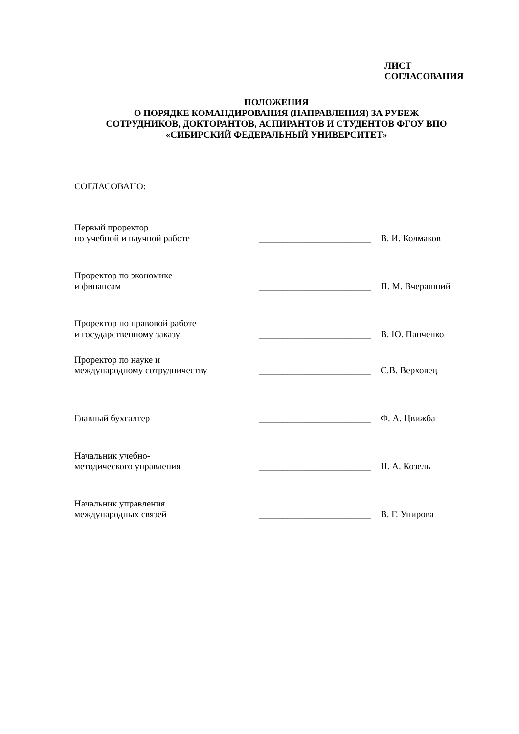ЛИСТ
СОГЛАСОВАНИЯ
ПОЛОЖЕНИЯ
О ПОРЯДКЕ КОМАНДИРОВАНИЯ (НАПРАВЛЕНИЯ) ЗА РУБЕЖ
СОТРУДНИКОВ, ДОКТОРАНТОВ, АСПИРАНТОВ И СТУДЕНТОВ ФГОУ ВПО
«СИБИРСКИЙ ФЕДЕРАЛЬНЫЙ УНИВЕРСИТЕТ»
СОГЛАСОВАНО:
Первый проректор
по учебной и научной работе
________________________
В. И. Колмаков
Проректор по экономике
и финансам
________________________
П. М. Вчерашний
Проректор по правовой работе
и государственному заказу
________________________
В. Ю. Панченко
Проректор по науке и
международному сотрудничеству
________________________
С.В. Верховец
Главный бухгалтер
________________________
Ф. А. Цвижба
Начальник учебно-
методического управления
________________________
Н. А. Козель
Начальник управления
международных связей
________________________
В. Г. Упирова